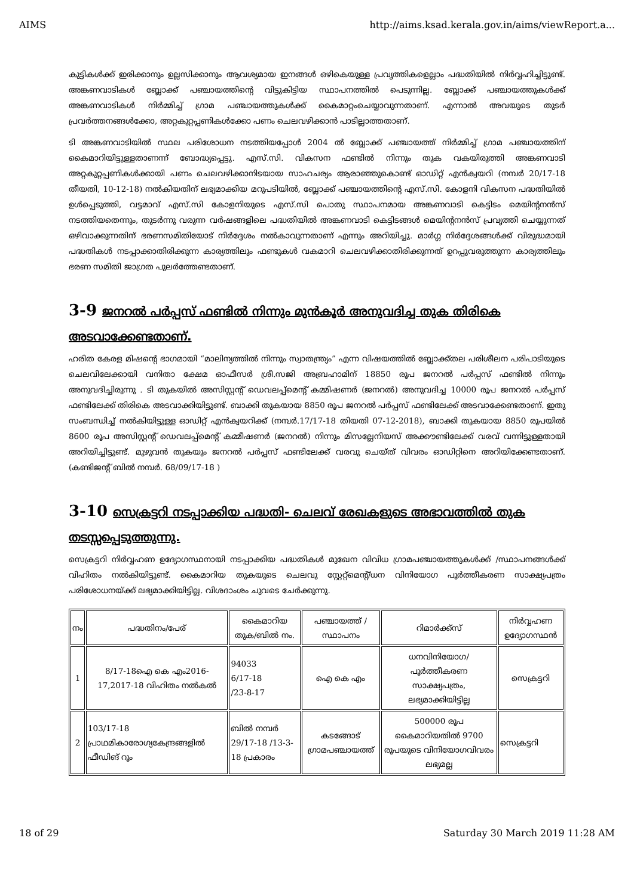AIMS http://aims.ksad.kerala.gov.in/aims/viewReport.a...
കുട്ടികൾക്ക് ഇരിക്കാനും ഉല്ലസിക്കാനും ആവശ്യമായ ഇനങ്ങൾ ഒഴികെയുള്ള പ്രവൃത്തികളെല്ലാം പദ്ധതിയിൽ നിർവ്വഹിച്ചിട്ടുണ്ട്. അങ്കണവാടികൾ ബ്ലോക്ക് പഞ്ചായത്തിന്റെ വിട്ടുകിട്ടിയ സ്ഥാപനത്തിൽ പെടുന്നില്ല. ബ്ലോക്ക് പഞ്ചായത്തുകൾക്ക് അങ്കണവാടികൾ നിർമ്മിച്ച് ഗ്രാമ പഞ്ചായത്തുകൾക്ക് കൈമാറ്റംചെയ്യാവുന്നതാണ്. എന്നാൽ അവയുടെ തുടർ പ്രവർത്തനങ്ങൾക്കോ, അറ്റകുറ്റപ്പണികൾക്കോ പണം ചെലവഴിക്കാൻ പാടില്ലാത്തതാണ്.
ടി അങ്കണവാടിയിൽ സ്ഥല പരിശോധന നടത്തിയപ്പോൾ 2004 ൽ ബ്ലോക്ക് പഞ്ചായത്ത് നിർമ്മിച്ച് ഗ്രാമ പഞ്ചായത്തിന് കൈമാറിയിട്ടുള്ളതാണന്ന് ബോദ്ധ്യപ്പെട്ടു. എസ്.സി. വികസന ഫണ്ടിൽ നിന്നും തുക വകയിരുത്തി അങ്കണവാടി അറ്റകുറ്റപ്പണികൾക്കായി പണം ചെലവഴിക്കാനിടയായ സാഹചര്യം ആരാഞ്ഞുകൊണ്ട് ഓഡിറ്റ് എൻക്വയറി (നമ്പർ 20/17-18 തീയതി, 10-12-18) നൽകിയതിന് ലഭ്യമാക്കിയ മറുപടിയിൽ, ബ്ലോക്ക് പഞ്ചായത്തിന്റെ എസ്.സി. കോളനി വികസന പദ്ധതിയിൽ ഉൾപ്പെടുത്തി, വട്ടമാവ് എസ്.സി കോളനിയുടെ എസ്.സി പൊതു സ്ഥാപനമായ അങ്കണവാടി കെട്ടിടം മെയിന്റനൻസ് നടത്തിയതെന്നും, തുടർന്നു വരുന്ന വർഷങ്ങളിലെ പദ്ധതിയിൽ അങ്കണവാടി കെട്ടിടങ്ങൾ മെയിന്റനൻസ് പ്രവൃത്തി ചെയ്യുന്നത് ഒഴിവാക്കുന്നതിന് ഭരണസമിതിയോട് നിർദ്ദേശം നൽകാവുന്നതാണ് എന്നും അറിയിച്ചു. മാർഗ്ഗ നിർദ്ദേശങ്ങൾക്ക് വിരുദ്ധമായി പദ്ധതികൾ നടപ്പാക്കാതിരിക്കുന്ന കാര്യത്തിലും ഫണ്ടുകൾ വകമാറി ചെലവഴിക്കാതിരിക്കുന്നത് ഉറപ്പുവരുത്തുന്ന കാര്യത്തിലും ഭരണ സമിതി ജാഗ്രത പുലർത്തേണ്ടതാണ്.
3-9 ജനറൽ പർപ്പസ് ഫണ്ടിൽ നിന്നും മുൻകൂർ അനുവദിച്ച തുക തിരികെ അടവാക്കേണ്ടതാണ്.
ഹരിത കേരള മിഷന്റെ ഭാഗമായി “മാലിന്യത്തിൽ നിന്നും സ്വാതന്ത്ര്യം” എന്ന വിഷയത്തിൽ ബ്ലോക്ക്തല പരിശീലന പരിപാടിയുടെ ചെലവിലേക്കായി വനിതാ ക്ഷേമ ഓഫീസർ ശ്രീ.സജി അബ്രഹാമിന് 18850 രൂപ ജനറൽ പർപ്പസ് ഫണ്ടിൽ നിന്നും അനുവദിച്ചിരുന്നു . ടി തുകയിൽ അസിസ്റ്റന്റ് ഡെവലപ്പ്മെന്റ് കമ്മിഷണർ (ജനറൽ) അനുവദിച്ച 10000 രൂപ ജനറൽ പർപ്പസ് ഫണ്ടിലേക്ക് തിരികെ അടവാക്കിയിട്ടുണ്ട്. ബാക്കി തുകയായ 8850 രൂപ ജനറൽ പർപ്പസ് ഫണ്ടിലേക്ക് അടവാക്കേണ്ടതാണ്. ഇതു സംബന്ധിച്ച് നൽകിയിട്ടുള്ള ഓഡിറ്റ് എൻക്വയറിക്ക് (നമ്പർ.17/17-18 തിയതി 07-12-2018), ബാക്കി തുകയായ 8850 രൂപയിൽ 8600 രൂപ അസിസ്റ്റന്റ് ഡെവലപ്പ്മെന്റ് കമ്മീഷണർ (ജനറൽ) നിന്നും മിസല്ലേനിയസ് അക്കൗണ്ടിലേക്ക് വരവ് വന്നിട്ടുള്ളതായി അറിയിച്ചിട്ടുണ്ട്. മുഴുവൻ തുകയും ജനറൽ പർപ്പസ് ഫണ്ടിലേക്ക് വരവു ചെയ്ത് വിവരം ഓഡിറ്റിനെ അറിയിക്കേണ്ടതാണ്. (കണ്ടിജന്റ് ബിൽ നമ്പർ. 68/09/17-18 )
3-10 സെക്രട്ടറി നടപ്പാക്കിയ പദ്ധതി- ചെലവ് രേഖകളുടെ അഭാവത്തിൽ തുക തടസ്സപ്പെടുത്തുന്നു.
സെക്രട്ടറി നിർവ്വഹണ ഉദ്യോഗസ്ഥനായി നടപ്പാക്കിയ പദ്ധതികൾ മുഖേന വിവിധ ഗ്രാമപഞ്ചായത്തുകൾക്ക് /സ്ഥാപനങ്ങൾക്ക് വിഹിതം നൽകിയിട്ടുണ്ട്. കൈമാറിയ തുകയുടെ ചെലവു സ്റ്റേറ്റ്മെന്റ്/ധന വിനിയോഗ പൂർത്തീകരണ സാക്ഷ്യപത്രം പരിശോധനയ്ക്ക് ലഭ്യമാക്കിയിട്ടില്ല. വിശദാംശം ചുവടെ ചേർക്കുന്നു.
| നം | പദ്ധതിനം/പേര് | കൈമാറിയ തുക/ബിൽ നം. | പഞ്ചായത്ത് / സ്ഥാപനം | റിമാർക്ക്സ് | നിർവ്വഹണ ഉദ്യോഗസ്ഥൻ |
| 1 | 8/17-18ഐ കെ എം2016-17,2017-18 വിഹിതം നൽകൽ | 94033 6/17-18 /23-8-17 | ഐ കെ എം | ധനവിനിയോഗ/ പൂർത്തീകരണ സാക്ഷ്യപത്രം, ലഭ്യമാക്കിയിട്ടില്ല | സെക്രട്ടറി |
| 2 | 103/17-18 പ്രാഥമികാരോഗ്യകേന്ദ്രങ്ങളിൽ ഫീഡിങ് റൂം | ബിൽ നമ്പർ 29/17-18 /13-3-18 പ്രകാരം | കടങ്ങോട് ഗ്രാമപഞ്ചായത്ത് | 500000 രൂപ കൈമാറിയതിൽ 9700 രൂപയുടെ വിനിയോഗവിവരം ലഭ്യമല്ല | സെക്രട്ടറി |
18 of 29 Saturday 30 March 2019 11:28 AM